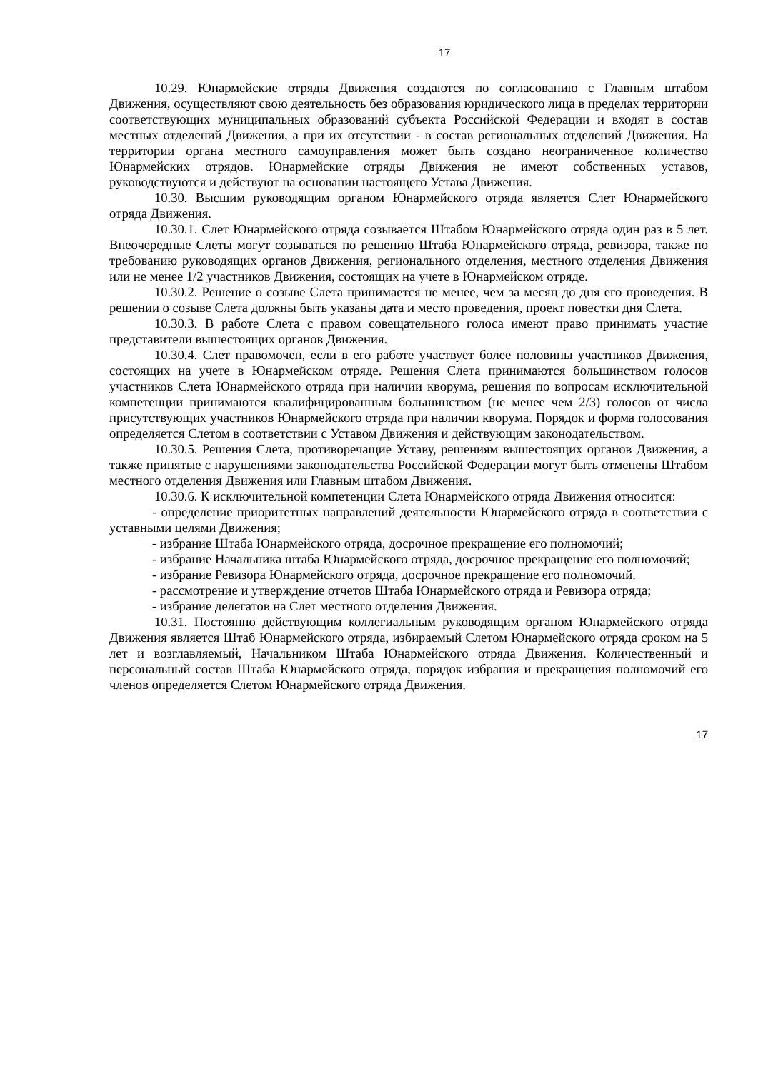17
10.29. Юнармейские отряды Движения создаются по согласованию с Главным штабом Движения, осуществляют свою деятельность без образования юридического лица в пределах территории соответствующих муниципальных образований субъекта Российской Федерации и входят в состав местных отделений Движения, а при их отсутствии - в состав региональных отделений Движения. На территории органа местного самоуправления может быть создано неограниченное количество Юнармейских отрядов. Юнармейские отряды Движения не имеют собственных уставов, руководствуются и действуют на основании настоящего Устава Движения.
10.30. Высшим руководящим органом Юнармейского отряда является Слет Юнармейского отряда Движения.
10.30.1. Слет Юнармейского отряда созывается Штабом Юнармейского отряда один раз в 5 лет. Внеочередные Слеты могут созываться по решению Штаба Юнармейского отряда, ревизора, также по требованию руководящих органов Движения, регионального отделения, местного отделения Движения или не менее 1/2 участников Движения, состоящих на учете в Юнармейском отряде.
10.30.2. Решение о созыве Слета принимается не менее, чем за месяц до дня его проведения. В решении о созыве Слета должны быть указаны дата и место проведения, проект повестки дня Слета.
10.30.3. В работе Слета с правом совещательного голоса имеют право принимать участие представители вышестоящих органов Движения.
10.30.4. Слет правомочен, если в его работе участвует более половины участников Движения, состоящих на учете в Юнармейском отряде. Решения Слета принимаются большинством голосов участников Слета Юнармейского отряда при наличии кворума, решения по вопросам исключительной компетенции принимаются квалифицированным большинством (не менее чем 2/3) голосов от числа присутствующих участников Юнармейского отряда при наличии кворума. Порядок и форма голосования определяется Слетом в соответствии с Уставом Движения и действующим законодательством.
10.30.5. Решения Слета, противоречащие Уставу, решениям вышестоящих органов Движения, а также принятые с нарушениями законодательства Российской Федерации могут быть отменены Штабом местного отделения Движения или Главным штабом Движения.
10.30.6. К исключительной компетенции Слета Юнармейского отряда Движения относится:
- определение приоритетных направлений деятельности Юнармейского отряда в соответствии с уставными целями Движения;
- избрание Штаба Юнармейского отряда, досрочное прекращение его полномочий;
- избрание Начальника штаба Юнармейского отряда, досрочное прекращение его полномочий;
- избрание Ревизора Юнармейского отряда, досрочное прекращение его полномочий.
- рассмотрение и утверждение отчетов Штаба Юнармейского отряда и Ревизора отряда;
- избрание делегатов на Слет местного отделения Движения.
10.31. Постоянно действующим коллегиальным руководящим органом Юнармейского отряда Движения является Штаб Юнармейского отряда, избираемый Слетом Юнармейского отряда сроком на 5 лет и возглавляемый, Начальником Штаба Юнармейского отряда Движения. Количественный и персональный состав Штаба Юнармейского отряда, порядок избрания и прекращения полномочий его членов определяется Слетом Юнармейского отряда Движения.
17